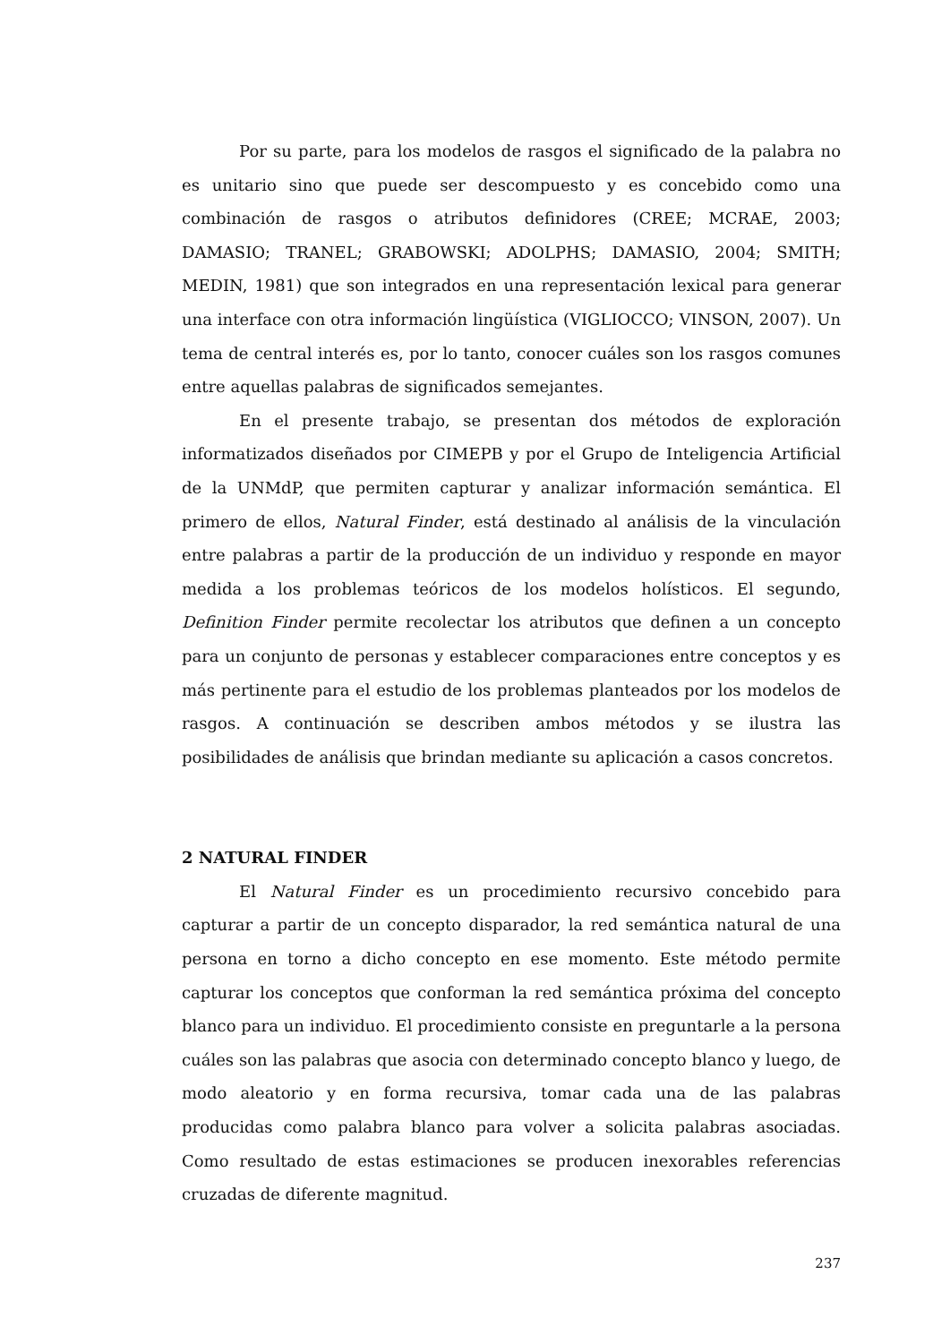Por su parte, para los modelos de rasgos el significado de la palabra no es unitario sino que puede ser descompuesto y es concebido como una combinación de rasgos o atributos definidores (CREE; MCRAE, 2003; DAMASIO; TRANEL; GRABOWSKI; ADOLPHS; DAMASIO, 2004; SMITH; MEDIN, 1981) que son integrados en una representación lexical para generar una interface con otra información lingüística (VIGLIOCCO; VINSON, 2007). Un tema de central interés es, por lo tanto, conocer cuáles son los rasgos comunes entre aquellas palabras de significados semejantes.
En el presente trabajo, se presentan dos métodos de exploración informatizados diseñados por CIMEPB y por el Grupo de Inteligencia Artificial de la UNMdP, que permiten capturar y analizar información semántica. El primero de ellos, Natural Finder, está destinado al análisis de la vinculación entre palabras a partir de la producción de un individuo y responde en mayor medida a los problemas teóricos de los modelos holísticos. El segundo, Definition Finder permite recolectar los atributos que definen a un concepto para un conjunto de personas y establecer comparaciones entre conceptos y es más pertinente para el estudio de los problemas planteados por los modelos de rasgos. A continuación se describen ambos métodos y se ilustra las posibilidades de análisis que brindan mediante su aplicación a casos concretos.
2 NATURAL FINDER
El Natural Finder es un procedimiento recursivo concebido para capturar a partir de un concepto disparador, la red semántica natural de una persona en torno a dicho concepto en ese momento. Este método permite capturar los conceptos que conforman la red semántica próxima del concepto blanco para un individuo. El procedimiento consiste en preguntarle a la persona cuáles son las palabras que asocia con determinado concepto blanco y luego, de modo aleatorio y en forma recursiva, tomar cada una de las palabras producidas como palabra blanco para volver a solicita palabras asociadas. Como resultado de estas estimaciones se producen inexorables referencias cruzadas de diferente magnitud.
237